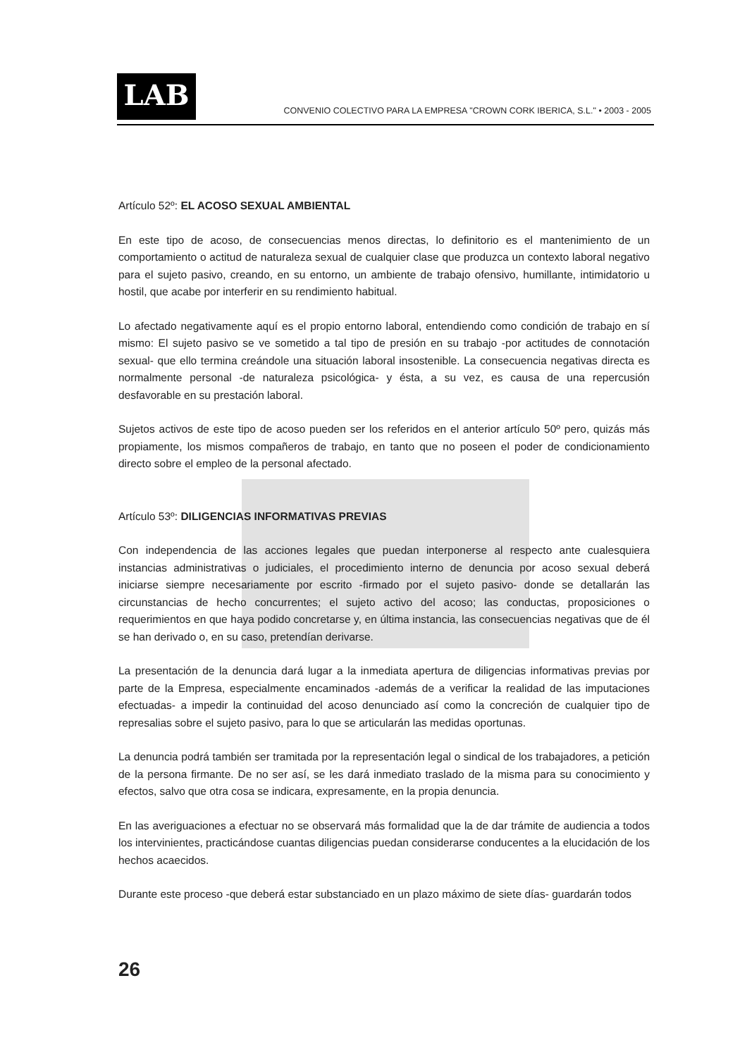LAB
CONVENIO COLECTIVO PARA LA EMPRESA "CROWN CORK IBERICA, S.L." • 2003 - 2005
Artículo 52º: EL ACOSO SEXUAL AMBIENTAL
En este tipo de acoso, de consecuencias menos directas, lo definitorio es el mantenimiento de un comportamiento o actitud de naturaleza sexual de cualquier clase que produzca un contexto laboral negativo para el sujeto pasivo, creando, en su entorno, un ambiente de trabajo ofensivo, humillante, intimidatorio u hostil, que acabe por interferir en su rendimiento habitual.
Lo afectado negativamente aquí es el propio entorno laboral, entendiendo como condición de trabajo en sí mismo: El sujeto pasivo se ve sometido a tal tipo de presión en su trabajo -por actitudes de connotación sexual- que ello termina creándole una situación laboral insostenible. La consecuencia negativas directa es normalmente personal -de naturaleza psicológica- y ésta, a su vez, es causa de una repercusión desfavorable en su prestación laboral.
Sujetos activos de este tipo de acoso pueden ser los referidos en el anterior artículo 50º pero, quizás más propiamente, los mismos compañeros de trabajo, en tanto que no poseen el poder de condicionamiento directo sobre el empleo de la personal afectado.
Artículo 53º: DILIGENCIAS INFORMATIVAS PREVIAS
Con independencia de las acciones legales que puedan interponerse al respecto ante cualesquiera instancias administrativas o judiciales, el procedimiento interno de denuncia por acoso sexual deberá iniciarse siempre necesariamente por escrito -firmado por el sujeto pasivo- donde se detallarán las circunstancias de hecho concurrentes; el sujeto activo del acoso; las conductas, proposiciones o requerimientos en que haya podido concretarse y, en última instancia, las consecuencias negativas que de él se han derivado o, en su caso, pretendían derivarse.
La presentación de la denuncia dará lugar a la inmediata apertura de diligencias informativas previas por parte de la Empresa, especialmente encaminados -además de a verificar la realidad de las imputaciones efectuadas- a impedir la continuidad del acoso denunciado así como la concreción de cualquier tipo de represalias sobre el sujeto pasivo, para lo que se articularán las medidas oportunas.
La denuncia podrá también ser tramitada por la representación legal o sindical de los trabajadores, a petición de la persona firmante. De no ser así, se les dará inmediato traslado de la misma para su conocimiento y efectos, salvo que otra cosa se indicara, expresamente, en la propia denuncia.
En las averiguaciones a efectuar no se observará más formalidad que la de dar trámite de audiencia a todos los intervinientes, practicándose cuantas diligencias puedan considerarse conducentes a la elucidación de los hechos acaecidos.
Durante este proceso -que deberá estar substanciado en un plazo máximo de siete días- guardarán todos
26